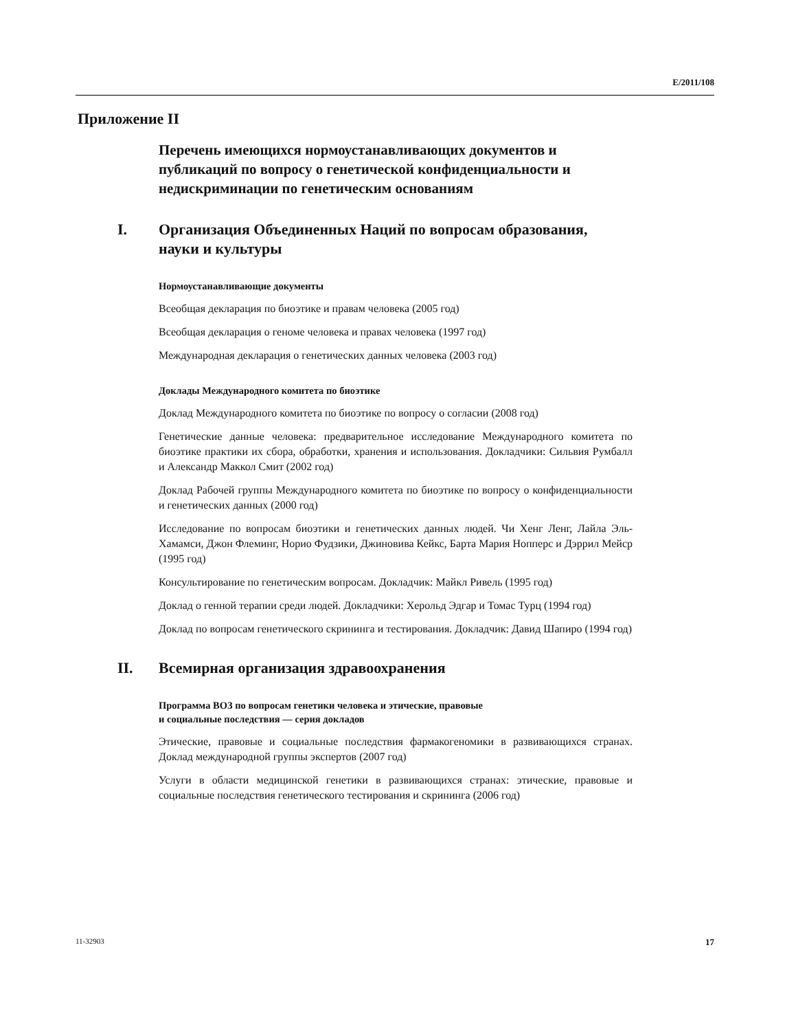E/2011/108
Приложение II
Перечень имеющихся нормоустанавливающих документов и публикаций по вопросу о генетической конфиденциальности и недискриминации по генетическим основаниям
I. Организация Объединенных Наций по вопросам образования, науки и культуры
Нормоустанавливающие документы
Всеобщая декларация по биоэтике и правам человека (2005 год)
Всеобщая декларация о геноме человека и правах человека (1997 год)
Международная декларация о генетических данных человека (2003 год)
Доклады Международного комитета по биоэтике
Доклад Международного комитета по биоэтике по вопросу о согласии (2008 год)
Генетические данные человека: предварительное исследование Международного комитета по биоэтике практики их сбора, обработки, хранения и использования. Докладчики: Сильвия Румбалл и Александр Маккол Смит (2002 год)
Доклад Рабочей группы Международного комитета по биоэтике по вопросу о конфиденциальности и генетических данных (2000 год)
Исследование по вопросам биоэтики и генетических данных людей. Чи Хенг Ленг, Лайла Эль-Хамамси, Джон Флеминг, Норио Фудзики, Джиновива Кейкс, Барта Мария Нопперс и Дэррил Мейср (1995 год)
Консультирование по генетическим вопросам. Докладчик: Майкл Ривель (1995 год)
Доклад о генной терапии среди людей. Докладчики: Херольд Эдгар и Томас Турц (1994 год)
Доклад по вопросам генетического скрининга и тестирования. Докладчик: Давид Шапиро (1994 год)
II. Всемирная организация здравоохранения
Программа ВОЗ по вопросам генетики человека и этические, правовые
и социальные последствия — серия докладов
Этические, правовые и социальные последствия фармакогеномики в развивающихся странах. Доклад международной группы экспертов (2007 год)
Услуги в области медицинской генетики в развивающихся странах: этические, правовые и социальные последствия генетического тестирования и скрининга (2006 год)
11-32903 17